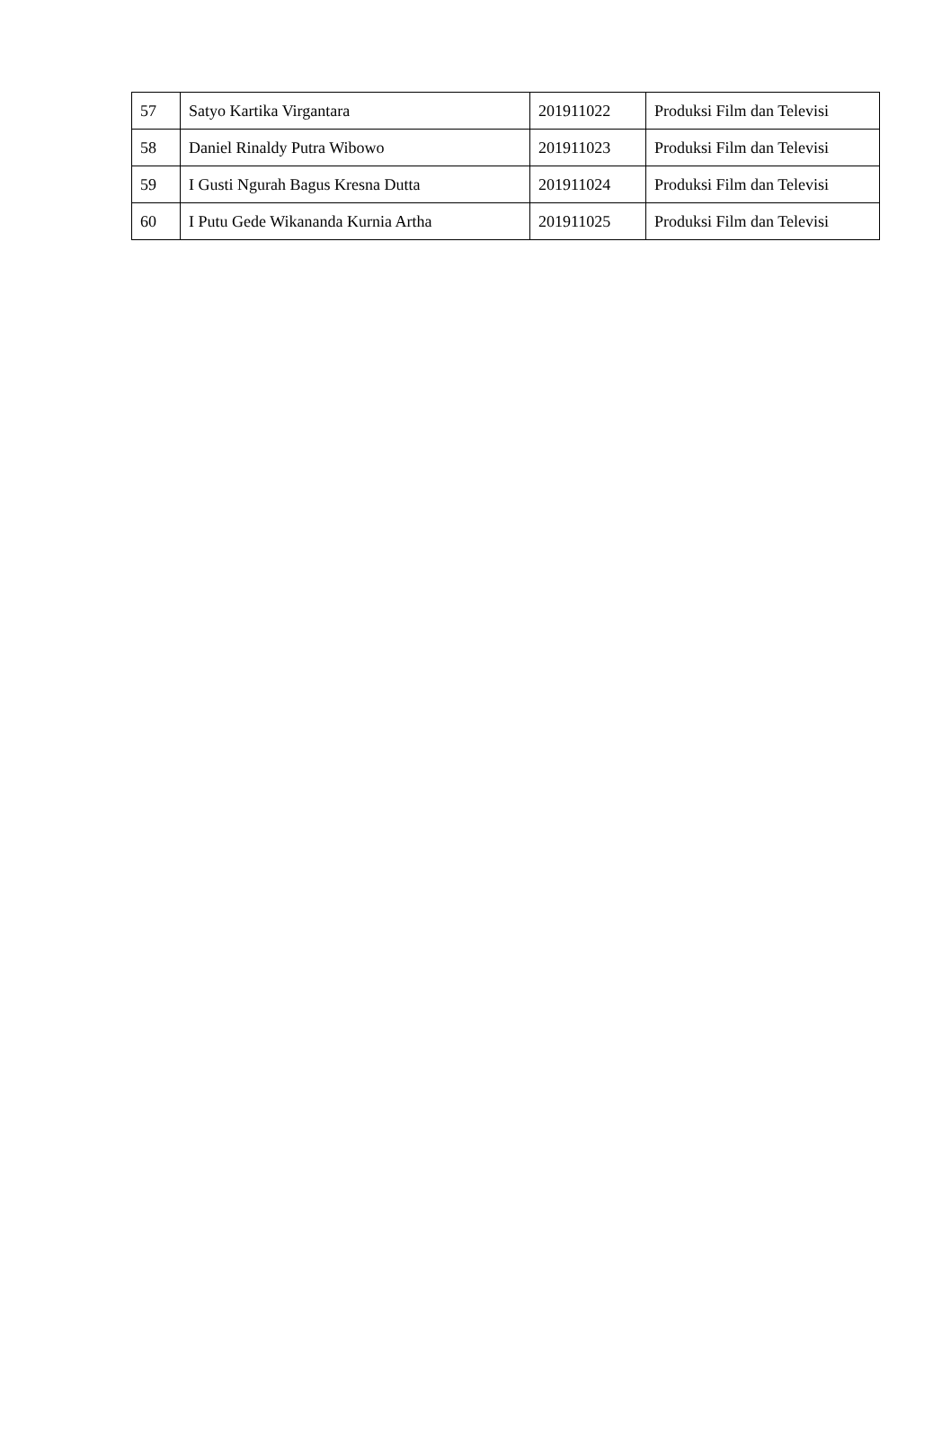| 57 | Satyo Kartika Virgantara | 201911022 | Produksi Film dan Televisi |
| 58 | Daniel Rinaldy Putra Wibowo | 201911023 | Produksi Film dan Televisi |
| 59 | I Gusti Ngurah Bagus Kresna Dutta | 201911024 | Produksi Film dan Televisi |
| 60 | I Putu Gede Wikananda Kurnia Artha | 201911025 | Produksi Film dan Televisi |